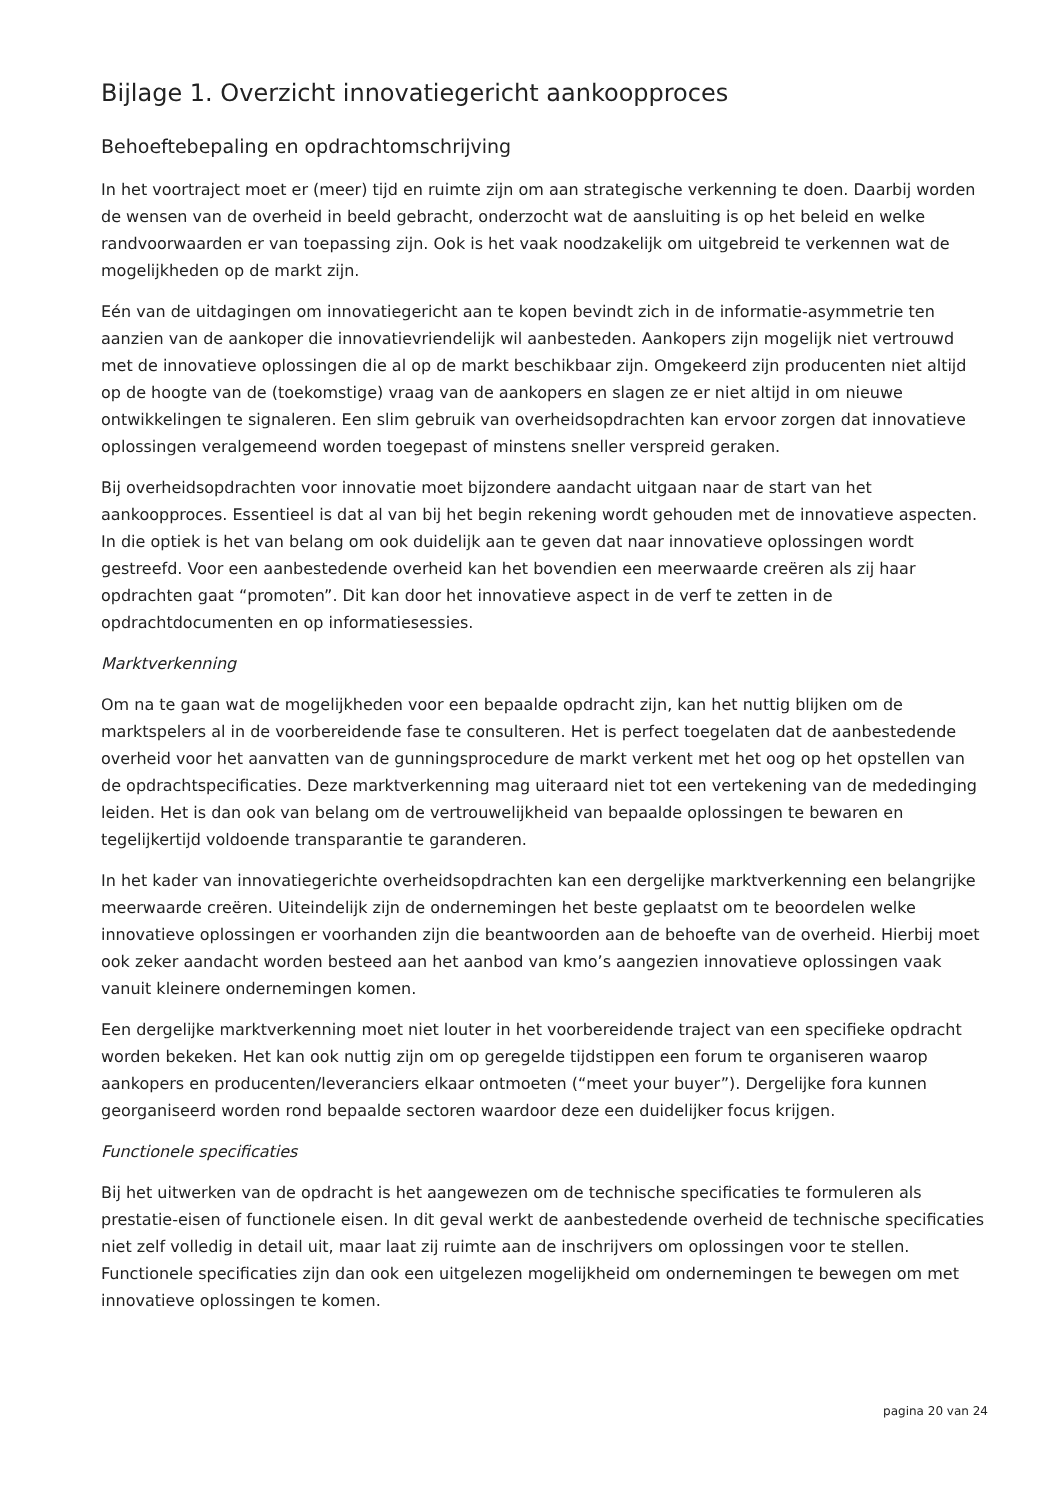Bijlage 1. Overzicht innovatiegericht aankoopproces
Behoeftebepaling en opdrachtomschrijving
In het voortraject moet er (meer) tijd en ruimte zijn om aan strategische verkenning te doen. Daarbij worden de wensen van de overheid in beeld gebracht, onderzocht wat de aansluiting is op het beleid en welke randvoorwaarden er van toepassing zijn. Ook is het vaak noodzakelijk om uitgebreid te verkennen wat de mogelijkheden op de markt zijn.
Eén van de uitdagingen om innovatiegericht aan te kopen bevindt zich in de informatie-asymmetrie ten aanzien van de aankoper die innovatievriendelijk wil aanbesteden. Aankopers zijn mogelijk niet vertrouwd met de innovatieve oplossingen die al op de markt beschikbaar zijn. Omgekeerd zijn producenten niet altijd op de hoogte van de (toekomstige) vraag van de aankopers en slagen ze er niet altijd in om nieuwe ontwikkelingen te signaleren. Een slim gebruik van overheidsopdrachten kan ervoor zorgen dat innovatieve oplossingen veralgemeend worden toegepast of minstens sneller verspreid geraken.
Bij overheidsopdrachten voor innovatie moet bijzondere aandacht uitgaan naar de start van het aankoopproces. Essentieel is dat al van bij het begin rekening wordt gehouden met de innovatieve aspecten. In die optiek is het van belang om ook duidelijk aan te geven dat naar innovatieve oplossingen wordt gestreefd. Voor een aanbestedende overheid kan het bovendien een meerwaarde creëren als zij haar opdrachten gaat “promoten”. Dit kan door het innovatieve aspect in de verf te zetten in de opdrachtdocumenten en op informatiesessies.
Marktverkenning
Om na te gaan wat de mogelijkheden voor een bepaalde opdracht zijn, kan het nuttig blijken om de marktspelers al in de voorbereidende fase te consulteren. Het is perfect toegelaten dat de aanbestedende overheid voor het aanvatten van de gunningsprocedure de markt verkent met het oog op het opstellen van de opdrachtspecificaties. Deze marktverkenning mag uiteraard niet tot een vertekening van de mededinging leiden. Het is dan ook van belang om de vertrouwelijkheid van bepaalde oplossingen te bewaren en tegelijkertijd voldoende transparantie te garanderen.
In het kader van innovatiegerichte overheidsopdrachten kan een dergelijke marktverkenning een belangrijke meerwaarde creëren. Uiteindelijk zijn de ondernemingen het beste geplaatst om te beoordelen welke innovatieve oplossingen er voorhanden zijn die beantwoorden aan de behoefte van de overheid. Hierbij moet ook zeker aandacht worden besteed aan het aanbod van kmo’s aangezien innovatieve oplossingen vaak vanuit kleinere ondernemingen komen.
Een dergelijke marktverkenning moet niet louter in het voorbereidende traject van een specifieke opdracht worden bekeken. Het kan ook nuttig zijn om op geregelde tijdstippen een forum te organiseren waarop aankopers en producenten/leveranciers elkaar ontmoeten (“meet your buyer”). Dergelijke fora kunnen georganiseerd worden rond bepaalde sectoren waardoor deze een duidelijker focus krijgen.
Functionele specificaties
Bij het uitwerken van de opdracht is het aangewezen om de technische specificaties te formuleren als prestatie-eisen of functionele eisen. In dit geval werkt de aanbestedende overheid de technische specificaties niet zelf volledig in detail uit, maar laat zij ruimte aan de inschrijvers om oplossingen voor te stellen. Functionele specificaties zijn dan ook een uitgelezen mogelijkheid om ondernemingen te bewegen om met innovatieve oplossingen te komen.
pagina 20 van 24